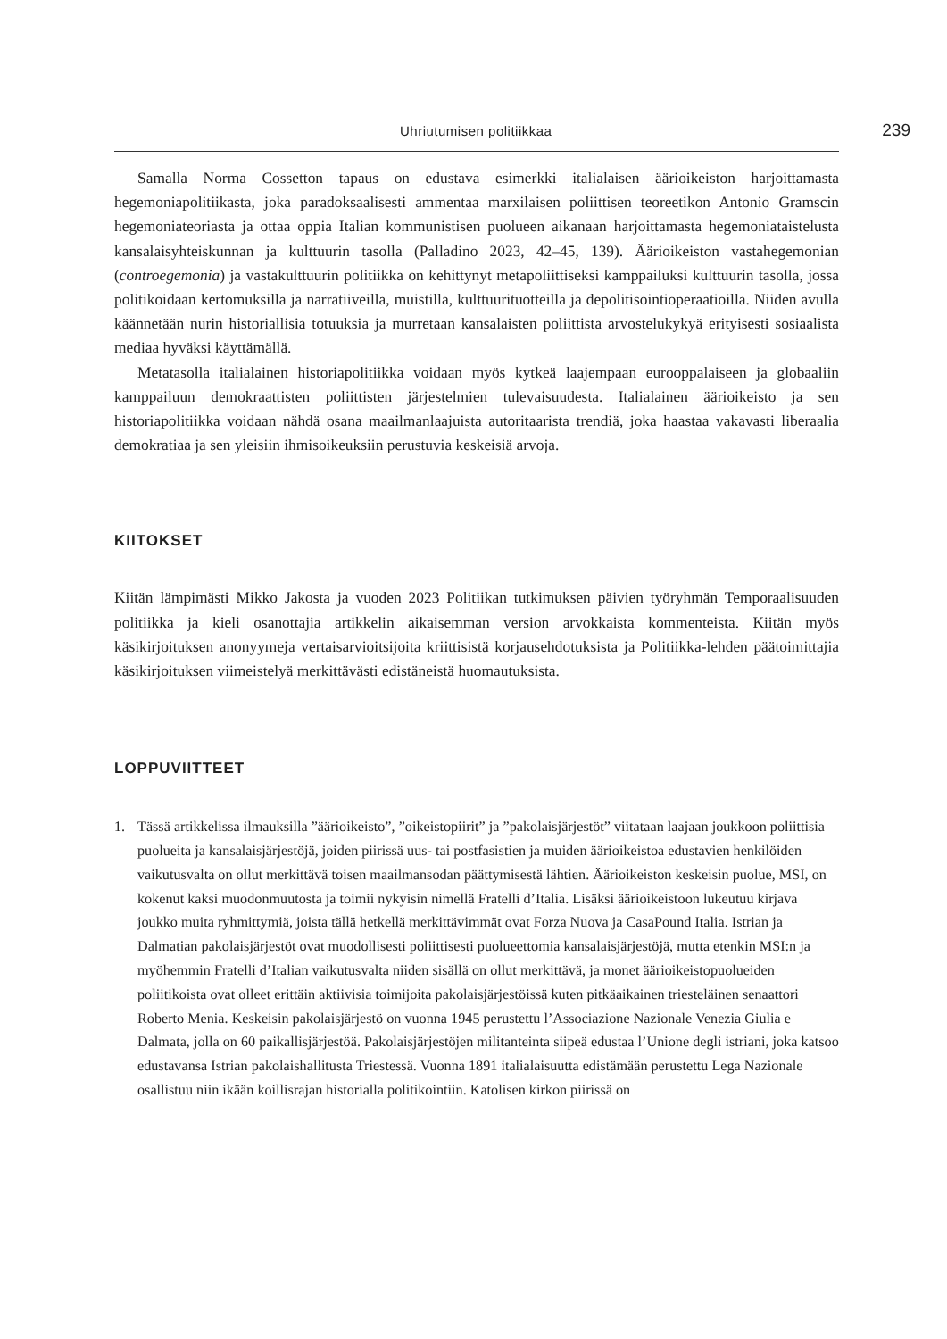Uhriutumisen politiikkaa 239
Samalla Norma Cossetton tapaus on edustava esimerkki italialaisen äärioikeiston harjoittamasta hegemoniapolitiikasta, joka paradoksaalisesti ammentaa marxilaisen poliittisen teoreetikon Antonio Gramscin hegemoniateoriasta ja ottaa oppia Italian kommunistisen puolueen aikanaan harjoittamasta hegemoniataistelusta kansalaisyhteiskunnan ja kulttuurin tasolla (Palladino 2023, 42–45, 139). Äärioikeiston vastahegemonian (controegemonia) ja vastakulttuurin politiikka on kehittynyt metapoliittiseksi kamppailuksi kulttuurin tasolla, jossa politikoidaan kertomuksilla ja narratiiveilla, muistilla, kulttuurituotteilla ja depolitisointioperaatioilla. Niiden avulla käännetään nurin historiallisia totuuksia ja murretaan kansalaisten poliittista arvostelukykyä erityisesti sosiaalista mediaa hyväksi käyttämällä.
Metatasolla italialainen historiapolitiikka voidaan myös kytkeä laajempaan eurooppalaiseen ja globaaliin kamppailuun demokraattisten poliittisten järjestelmien tulevaisuudesta. Italialainen äärioikeisto ja sen historiapolitiikka voidaan nähdä osana maailmanlaajuista autoritaarista trendiä, joka haastaa vakavasti liberaalia demokratiaa ja sen yleisiin ihmisoikeuksiin perustuvia keskeisiä arvoja.
KIITOKSET
Kiitän lämpimästi Mikko Jakosta ja vuoden 2023 Politiikan tutkimuksen päivien työryhmän Temporaalisuuden politiikka ja kieli osanottajia artikkelin aikaisemman version arvokkaista kommenteista. Kiitän myös käsikirjoituksen anonyymeja vertaisarvioitsijoita kriittisistä korjausehdotuksista ja Politiikka-lehden päätoimittajia käsikirjoituksen viimeistelyä merkittävästi edistäneistä huomautuksista.
LOPPUVIITTEET
1. Tässä artikkelissa ilmauksilla ”äärioikeisto”, ”oikeistopiirit” ja ”pakolaisjärjestöt” viitataan laajaan joukkoon poliittisia puolueita ja kansalaisjärjestöjä, joiden piirissä uus- tai postfasistien ja muiden äärioikeistoa edustavien henkilöiden vaikutusvalta on ollut merkittävä toisen maailmansodan päättymisestä lähtien. Äärioikeiston keskeisin puolue, MSI, on kokenut kaksi muodonmuutosta ja toimii nykyisin nimellä Fratelli d’Italia. Lisäksi äärioikeistoon lukeutuu kirjava joukko muita ryhmittymiä, joista tällä hetkellä merkittävimmät ovat Forza Nuova ja CasaPound Italia. Istrian ja Dalmatian pakolaisjärjestöt ovat muodollisesti poliittisesti puolueettomia kansalaisjärjestöjä, mutta etenkin MSI:n ja myöhemmin Fratelli d’Italian vaikutusvalta niiden sisällä on ollut merkittävä, ja monet äärioikeistopuolueiden poliitikoista ovat olleet erittäin aktiivisia toimijoita pakolaisjärjestöissä kuten pitkäaikainen triesteläinen senaattori Roberto Menia. Keskeisin pakolaisjärjestö on vuonna 1945 perustettu l’Associazione Nazionale Venezia Giulia e Dalmata, jolla on 60 paikallisjärjestöä. Pakolaisjärjestöjen militanteinta siipeä edustaa l’Unione degli istriani, joka katsoo edustavansa Istrian pakolaishallitusta Triestessä. Vuonna 1891 italialaisuutta edistämään perustettu Lega Nazionale osallistuu niin ikään koillisrajan historialla politikointiin. Katolisen kirkon piirissä on